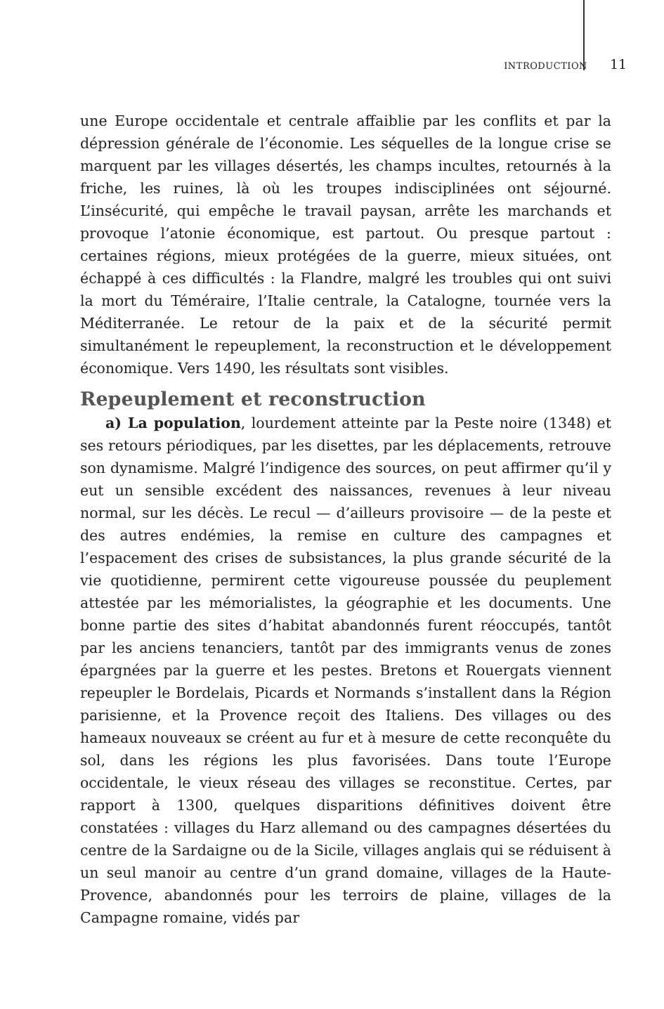INTRODUCTION 11
une Europe occidentale et centrale affaiblie par les conflits et par la dépression générale de l’économie. Les séquelles de la longue crise se marquent par les villages désertés, les champs incultes, retournés à la friche, les ruines, là où les troupes indisciplinées ont séjourné. L’insécurité, qui empêche le travail paysan, arrête les marchands et provoque l’atonie économique, est partout. Ou presque partout : certaines régions, mieux protégées de la guerre, mieux situées, ont échappé à ces difficultés : la Flandre, malgré les troubles qui ont suivi la mort du Téméraire, l’Italie centrale, la Catalogne, tournée vers la Méditerranée. Le retour de la paix et de la sécurité permit simultanément le repeuplement, la reconstruction et le développement économique. Vers 1490, les résultats sont visibles.
Repeuplement et reconstruction
a) La population, lourdement atteinte par la Peste noire (1348) et ses retours périodiques, par les disettes, par les déplacements, retrouve son dynamisme. Malgré l’indigence des sources, on peut affirmer qu’il y eut un sensible excédent des naissances, revenues à leur niveau normal, sur les décès. Le recul — d’ailleurs provisoire — de la peste et des autres endémies, la remise en culture des campagnes et l’espacement des crises de subsistances, la plus grande sécurité de la vie quotidienne, permirent cette vigoureuse poussée du peuplement attestée par les mémorialistes, la géographie et les documents. Une bonne partie des sites d’habitat abandonnés furent réoccupés, tantôt par les anciens tenanciers, tantôt par des immigrants venus de zones épargnées par la guerre et les pestes. Bretons et Rouergats viennent repeupler le Bordelais, Picards et Normands s’installent dans la Région parisienne, et la Provence reçoit des Italiens. Des villages ou des hameaux nouveaux se créent au fur et à mesure de cette reconquête du sol, dans les régions les plus favorisées. Dans toute l’Europe occidentale, le vieux réseau des villages se reconstitue. Certes, par rapport à 1300, quelques disparitions définitives doivent être constatées : villages du Harz allemand ou des campagnes désertées du centre de la Sardaigne ou de la Sicile, villages anglais qui se réduisent à un seul manoir au centre d’un grand domaine, villages de la Haute-Provence, abandonnés pour les terroirs de plaine, villages de la Campagne romaine, vidés par